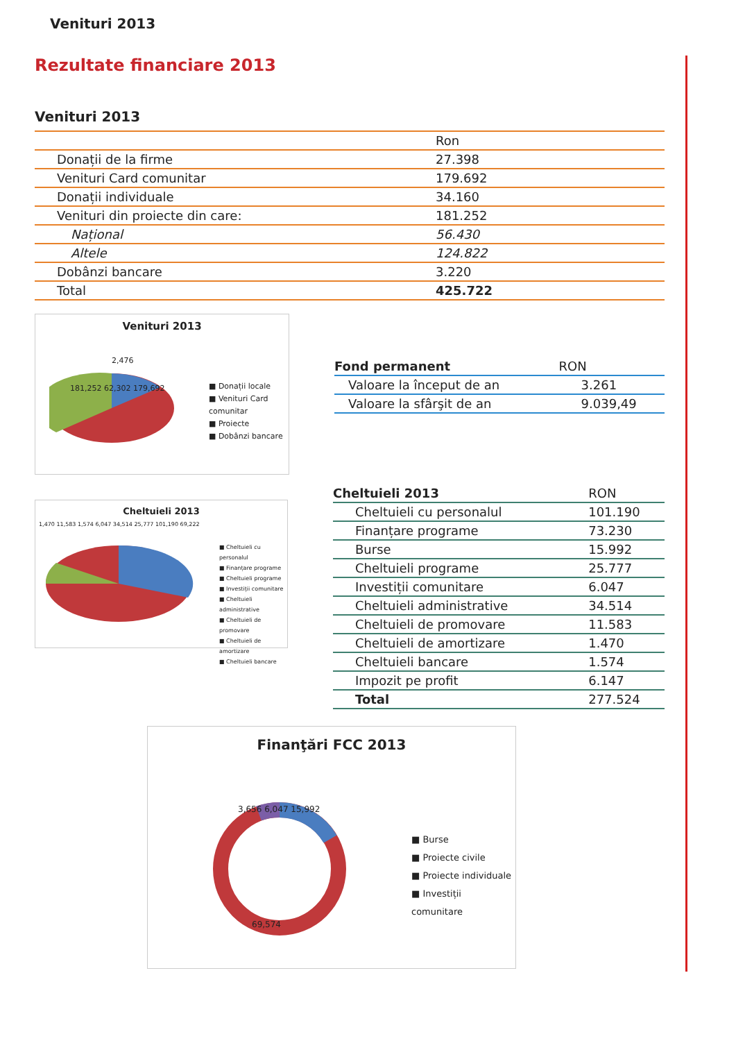Venituri 2013
Rezultate financiare 2013
Venituri 2013
| | Ron |
| Donații de la firme | 27.398 |
| Venituri Card comunitar | 179.692 |
| Donații individuale | 34.160 |
| Venituri din proiecte din care: | 181.252 |
| Național | 56.430 |
| Altele | 124.822 |
| Dobânzi bancare | 3.220 |
| Total | 425.722 |
Venituri 2013
■ Donații locale
■ Venituri Card comunitar
■ Proiecte
■ Dobânzi bancare
2,476
181,252 62,302 179,692
| Fond permanent | RON |
| --- | --- |
| Valoare la început de an | 3.261 |
| Valoare la sfârşit de an | 9.039,49 |
Cheltuieli 2013
■ Cheltuieli cu personalul
■ Finanțare programe
■ Cheltuieli programe
■ Investiții comunitare
■ Cheltuieli administrative
■ Cheltuieli de promovare
■ Cheltuieli de amortizare
■ Cheltuieli bancare
1,470 11,583 1,574 6,047 34,514 25,777 101,190 69,222
| Cheltuieli 2013 | RON |
| --- | --- |
| Cheltuieli cu personalul | 101.190 |
| Finanțare programe | 73.230 |
| Burse | 15.992 |
| Cheltuieli programe | 25.777 |
| Investiții comunitare | 6.047 |
| Cheltuieli administrative | 34.514 |
| Cheltuieli de promovare | 11.583 |
| Cheltuieli de amortizare | 1.470 |
| Cheltuieli bancare | 1.574 |
| Impozit pe profit | 6.147 |
| Total | 277.524 |
Finanţări FCC 2013
3,656 6,047 15,992
69,574
■ Burse
■ Proiecte civile
■ Proiecte individuale
■ Investiții comunitare